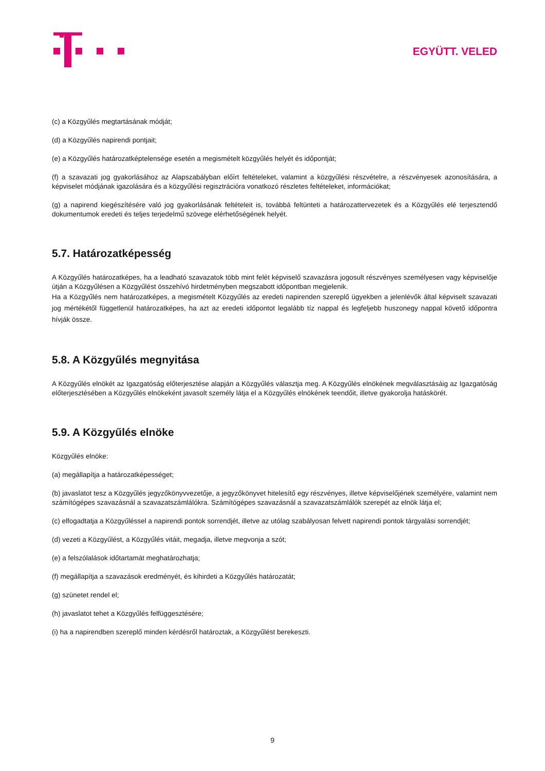EGYÜTT. VELED
(c) a Közgyűlés megtartásának módját;
(d) a Közgyűlés napirendi pontjait;
(e) a Közgyűlés határozatképtelensége esetén a megismételt közgyűlés helyét és időpontját;
(f) a szavazati jog gyakorlásához az Alapszabályban előírt feltételeket, valamint a közgyűlési részvételre, a részvényesek azonosítására, a képviselet módjának igazolására és a közgyűlési regisztrációra vonatkozó részletes feltételeket, információkat;
(g) a napirend kiegészítésére való jog gyakorlásának feltételeit is, továbbá feltünteti a határozattervezetek és a Közgyűlés elé terjesztendő dokumentumok eredeti és teljes terjedelmű szövege elérhetőségének helyét.
5.7. Határozatképesség
A Közgyűlés határozatképes, ha a leadható szavazatok több mint felét képviselő szavazásra jogosult részvényes személyesen vagy képviselője útján a Közgyűlésen a Közgyűlést összehívó hirdetményben megszabott időpontban megjelenik.
Ha a Közgyűlés nem határozatképes, a megismételt Közgyűlés az eredeti napirenden szereplő ügyekben a jelenlévők által képviselt szavazati jog mértékétől függetlenül határozatképes, ha azt az eredeti időpontot legalább tíz nappal és legfeljebb huszonegy nappal követő időpontra hívják össze.
5.8. A Közgyűlés megnyitása
A Közgyűlés elnökét az Igazgatóság előterjesztése alapján a Közgyűlés választja meg. A Közgyűlés elnökének megválasztásáig az Igazgatóság előterjesztésében a Közgyűlés elnökeként javasolt személy látja el a Közgyűlés elnökének teendőit, illetve gyakorolja hatáskörét.
5.9. A Közgyűlés elnöke
Közgyűlés elnöke:
(a) megállapítja a határozatképességet;
(b) javaslatot tesz a Közgyűlés jegyzőkönyvvezetője, a jegyzőkönyvet hitelesítő egy részvényes, illetve képviselőjének személyére, valamint nem számítógépes szavazásnál a szavazatszámlálókra. Számítógépes szavazásnál a szavazatszámlálók szerepét az elnök látja el;
(c) elfogadtatja a Közgyűléssel a napirendi pontok sorrendjét, illetve az utólag szabályosan felvett napirendi pontok tárgyalási sorrendjét;
(d) vezeti a Közgyűlést, a Közgyűlés vitáit, megadja, illetve megvonja a szót;
(e) a felszólalások időtartamát meghatározhatja;
(f) megállapítja a szavazások eredményét, és kihirdeti a Közgyűlés határozatát;
(g) szünetet rendel el;
(h) javaslatot tehet a Közgyűlés felfüggesztésére;
(i) ha a napirendben szereplő minden kérdésről határoztak, a Közgyűlést berekeszti.
9